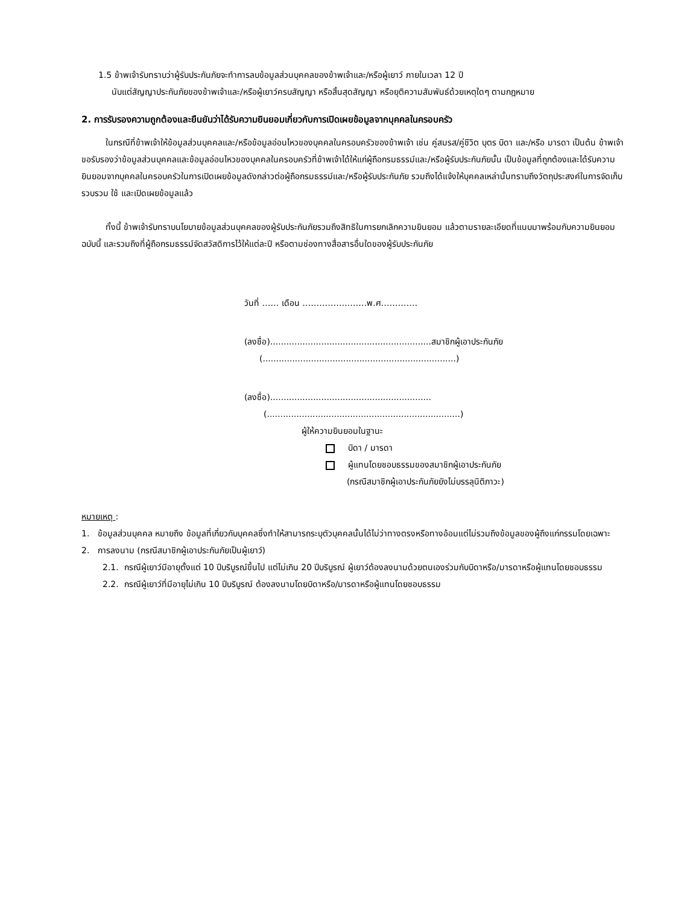1.5 ข้าพเจ้ารับทราบว่าผู้รับประกันภัยจะทำการลบข้อมูลส่วนบุคคลของข้าพเจ้าและ/หรือผู้เยาว์ ภายในเวลา 12 ปี
นับแต่สัญญาประกันภัยของข้าพเจ้าและ/หรือผู้เยาว์ครบสัญญา หรือสิ้นสุดสัญญา หรือยุติความสัมพันธ์ด้วยเหตุใดๆ ตามกฎหมาย
2. การรับรองความถูกต้องและยืนยันว่าได้รับความยินยอมเกี่ยวกับการเปิดเผยข้อมูลจากบุคคลในครอบครัว
ในกรณีที่ข้าพเจ้าให้ข้อมูลส่วนบุคคลและ/หรือข้อมูลอ่อนไหวของบุคคลในครอบครัวของข้าพเจ้า เช่น คู่สมรส/คู่ชีวิต บุตร บิดา และ/หรือ มารดา เป็นต้น ข้าพเจ้าขอรับรองว่าข้อมูลส่วนบุคคลและข้อมูลอ่อนไหวของบุคคลในครอบครัวที่ข้าพเจ้าได้ให้แก่ผู้ถือกรมธรรม์และ/หรือผู้รับประกันภัยนั้น เป็นข้อมูลที่ถูกต้องและได้รับความยินยอมจากบุคคลในครอบครัวในการเปิดเผยข้อมูลดังกล่าวต่อผู้ถือกรมธรรม์และ/หรือผู้รับประกันภัย รวมถึงได้แจ้งให้บุคคลเหล่านั้นทราบถึงวัตถุประสงค์ในการจัดเก็บรวบรวม ใช้ และเปิดเผยข้อมูลแล้ว
ทั้งนี้ ข้าพเจ้ารับทราบนโยบายข้อมูลส่วนบุคคลของผู้รับประกันภัยรวมถึงสิทธิในการยกเลิกความยินยอม แล้วตามรายละเอียดที่แนบมาพร้อมกับความยินยอมฉบับนี้ และรวมถึงที่ผู้ถือกรมธรรม์จัดสวัสดิการไว้ให้แต่ละปี หรือตามช่องทางสื่อสารอื่นใดของผู้รับประกันภัย
วันที่ …… เดือน ……………..……พ.ศ.…………
(ลงชื่อ)............................................................สมาชิกผู้เอาประกันภัย
(........................................................................)
(ลงชื่อ)............................................................
(........................................................................)
ผู้ให้ความยินยอมในฐานะ
บิดา / มารดา
ผู้แทนโดยชอบธรรมของสมาชิกผู้เอาประกันภัย
(กรณีสมาชิกผู้เอาประกันภัยยังไม่บรรลุนิติภาวะ)
หมายเหตุ :
1. ข้อมูลส่วนบุคคล หมายถึง ข้อมูลที่เกี่ยวกับบุคคลซึ่งทำให้สามารถระบุตัวบุคคลนั้นได้ไม่ว่าทางตรงหรือทางอ้อมแต่ไม่รวมถึงข้อมูลของผู้ถึงแก่กรรมโดยเฉพาะ
2. การลงนาม (กรณีสมาชิกผู้เอาประกันภัยเป็นผู้เยาว์)
2.1. กรณีผู้เยาว์มีอายุตั้งแต่ 10 ปีบริบูรณ์ขึ้นไป แต่ไม่เกิน 20 ปีบริบูรณ์ ผู้เยาว์ต้องลงนามด้วยตนเองร่วมกับบิดาหรือ/มารดาหรือผู้แทนโดยชอบธรรม
2.2. กรณีผู้เยาว์ที่มีอายุไม่เกิน 10 ปีบริบูรณ์ ต้องลงนามโดยบิดาหรือ/มารดาหรือผู้แทนโดยชอบธรรม